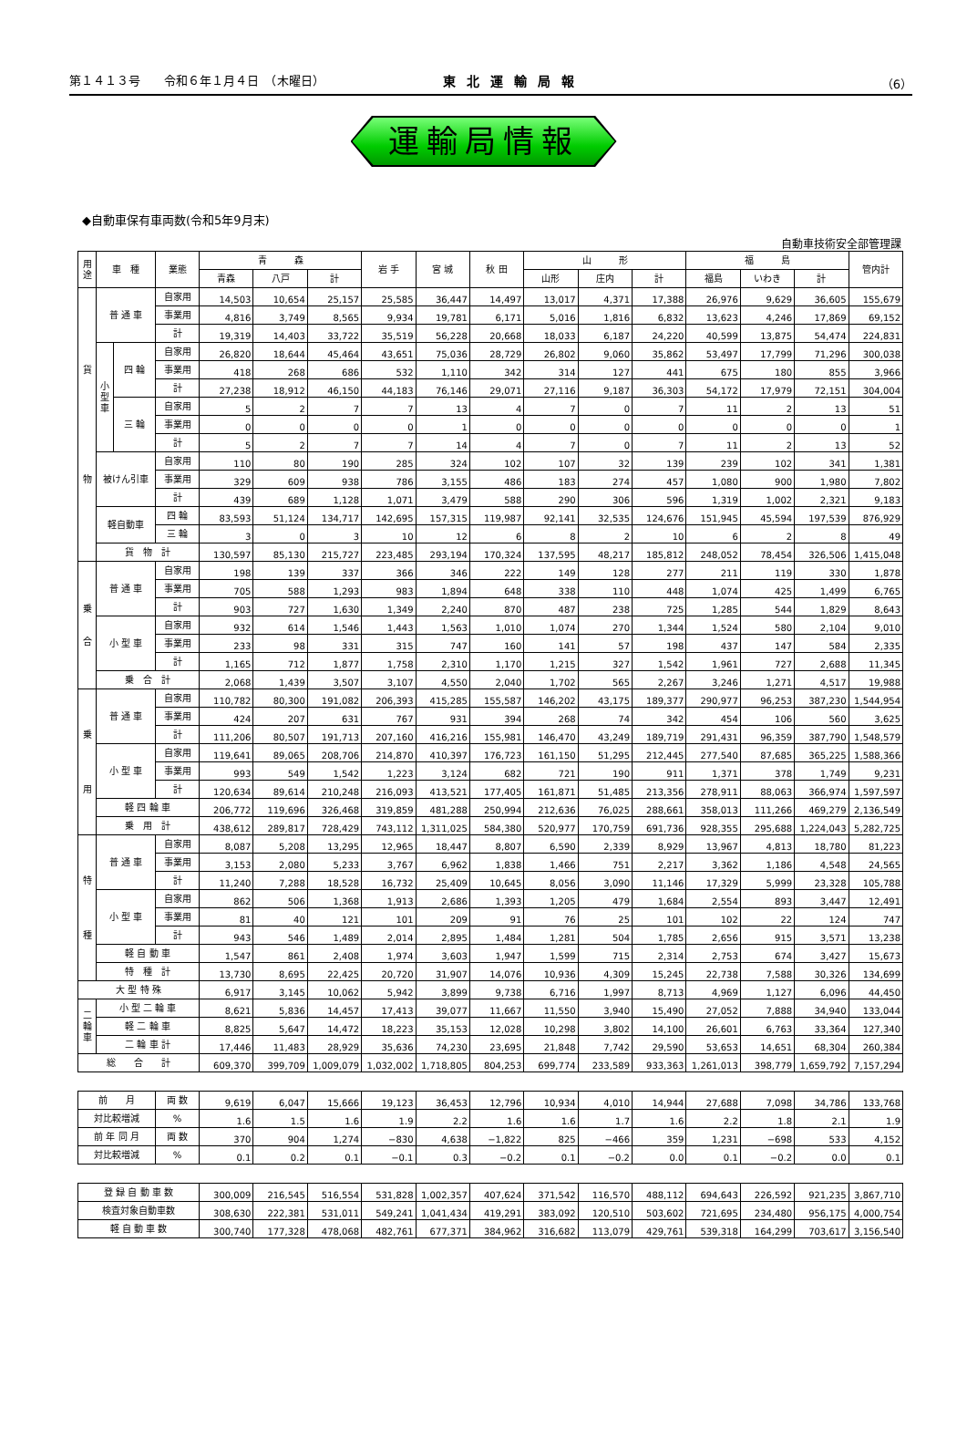第１４１３号　　令和６年１月４日　（木曜日） 東北運輸局報 （6）
運輸局情報
◆自動車保有車両数(令和5年9月末)
自動車技術安全部管理課
| 用途 | 車 種 | | 業態 | 青 森 | | | 岩 手 | 宮 城 | 秋 田 | 山 形 | | | 福 島 | | | 管内計 |
| --- | --- | --- | --- | --- | --- | --- | --- | --- | --- | --- | --- | --- | --- | --- | --- | --- |
| | | | | 青森 | 八戸 | 計 | | | | 山形 | 庄内 | 計 | 福島 | いわき | 計 | |
| 貨 物 | 普 通 車 | | 自家用 | 14,503 | 10,654 | 25,157 | 25,585 | 36,447 | 14,497 | 13,017 | 4,371 | 17,388 | 26,976 | 9,629 | 36,605 | 155,679 |
| | | | 事業用 | 4,816 | 3,749 | 8,565 | 9,934 | 19,781 | 6,171 | 5,016 | 1,816 | 6,832 | 13,623 | 4,246 | 17,869 | 69,152 |
| | | | 計 | 19,319 | 14,403 | 33,722 | 35,519 | 56,228 | 20,668 | 18,033 | 6,187 | 24,220 | 40,599 | 13,875 | 54,474 | 224,831 |
| | 小 型 車 | 四 輪 | 自家用 | 26,820 | 18,644 | 45,464 | 43,651 | 75,036 | 28,729 | 26,802 | 9,060 | 35,862 | 53,497 | 17,799 | 71,296 | 300,038 |
| | | | 事業用 | 418 | 268 | 686 | 532 | 1,110 | 342 | 314 | 127 | 441 | 675 | 180 | 855 | 3,966 |
| | | | 計 | 27,238 | 18,912 | 46,150 | 44,183 | 76,146 | 29,071 | 27,116 | 9,187 | 36,303 | 54,172 | 17,979 | 72,151 | 304,004 |
| | | 三 輪 | 自家用 | 5 | 2 | 7 | 7 | 13 | 4 | 7 | 0 | 7 | 11 | 2 | 13 | 51 |
| | | | 事業用 | 0 | 0 | 0 | 0 | 1 | 0 | 0 | 0 | 0 | 0 | 0 | 0 | 1 |
| | | | 計 | 5 | 2 | 7 | 7 | 14 | 4 | 7 | 0 | 7 | 11 | 2 | 13 | 52 |
| | 被けん引車 | | 自家用 | 110 | 80 | 190 | 285 | 324 | 102 | 107 | 32 | 139 | 239 | 102 | 341 | 1,381 |
| | | | 事業用 | 329 | 609 | 938 | 786 | 3,155 | 486 | 183 | 274 | 457 | 1,080 | 900 | 1,980 | 7,802 |
| | | | 計 | 439 | 689 | 1,128 | 1,071 | 3,479 | 588 | 290 | 306 | 596 | 1,319 | 1,002 | 2,321 | 9,183 |
| | 軽自動車 | | 四 輪 | 83,593 | 51,124 | 134,717 | 142,695 | 157,315 | 119,987 | 92,141 | 32,535 | 124,676 | 151,945 | 45,594 | 197,539 | 876,929 |
| | | | 三 輪 | 3 | 0 | 3 | 10 | 12 | 6 | 8 | 2 | 10 | 6 | 2 | 8 | 49 |
| | 貨 物 計 | | | 130,597 | 85,130 | 215,727 | 223,485 | 293,194 | 170,324 | 137,595 | 48,217 | 185,812 | 248,052 | 78,454 | 326,506 | 1,415,048 |
| 乗 合 | 普 通 車 | | 自家用 | 198 | 139 | 337 | 366 | 346 | 222 | 149 | 128 | 277 | 211 | 119 | 330 | 1,878 |
| | | | 事業用 | 705 | 588 | 1,293 | 983 | 1,894 | 648 | 338 | 110 | 448 | 1,074 | 425 | 1,499 | 6,765 |
| | | | 計 | 903 | 727 | 1,630 | 1,349 | 2,240 | 870 | 487 | 238 | 725 | 1,285 | 544 | 1,829 | 8,643 |
| | 小 型 車 | | 自家用 | 932 | 614 | 1,546 | 1,443 | 1,563 | 1,010 | 1,074 | 270 | 1,344 | 1,524 | 580 | 2,104 | 9,010 |
| | | | 事業用 | 233 | 98 | 331 | 315 | 747 | 160 | 141 | 57 | 198 | 437 | 147 | 584 | 2,335 |
| | | | 計 | 1,165 | 712 | 1,877 | 1,758 | 2,310 | 1,170 | 1,215 | 327 | 1,542 | 1,961 | 727 | 2,688 | 11,345 |
| | 乗 合 計 | | | 2,068 | 1,439 | 3,507 | 3,107 | 4,550 | 2,040 | 1,702 | 565 | 2,267 | 3,246 | 1,271 | 4,517 | 19,988 |
| 乗 用 | 普 通 車 | | 自家用 | 110,782 | 80,300 | 191,082 | 206,393 | 415,285 | 155,587 | 146,202 | 43,175 | 189,377 | 290,977 | 96,253 | 387,230 | 1,544,954 |
| | | | 事業用 | 424 | 207 | 631 | 767 | 931 | 394 | 268 | 74 | 342 | 454 | 106 | 560 | 3,625 |
| | | | 計 | 111,206 | 80,507 | 191,713 | 207,160 | 416,216 | 155,981 | 146,470 | 43,249 | 189,719 | 291,431 | 96,359 | 387,790 | 1,548,579 |
| | 小 型 車 | | 自家用 | 119,641 | 89,065 | 208,706 | 214,870 | 410,397 | 176,723 | 161,150 | 51,295 | 212,445 | 277,540 | 87,685 | 365,225 | 1,588,366 |
| | | | 事業用 | 993 | 549 | 1,542 | 1,223 | 3,124 | 682 | 721 | 190 | 911 | 1,371 | 378 | 1,749 | 9,231 |
| | | | 計 | 120,634 | 89,614 | 210,248 | 216,093 | 413,521 | 177,405 | 161,871 | 51,485 | 213,356 | 278,911 | 88,063 | 366,974 | 1,597,597 |
| | 軽 四 輪 車 | | | 206,772 | 119,696 | 326,468 | 319,859 | 481,288 | 250,994 | 212,636 | 76,025 | 288,661 | 358,013 | 111,266 | 469,279 | 2,136,549 |
| | 乗 用 計 | | | 438,612 | 289,817 | 728,429 | 743,112 | 1,311,025 | 584,380 | 520,977 | 170,759 | 691,736 | 928,355 | 295,688 | 1,224,043 | 5,282,725 |
| 特 種 | 普 通 車 | | 自家用 | 8,087 | 5,208 | 13,295 | 12,965 | 18,447 | 8,807 | 6,590 | 2,339 | 8,929 | 13,967 | 4,813 | 18,780 | 81,223 |
| | | | 事業用 | 3,153 | 2,080 | 5,233 | 3,767 | 6,962 | 1,838 | 1,466 | 751 | 2,217 | 3,362 | 1,186 | 4,548 | 24,565 |
| | | | 計 | 11,240 | 7,288 | 18,528 | 16,732 | 25,409 | 10,645 | 8,056 | 3,090 | 11,146 | 17,329 | 5,999 | 23,328 | 105,788 |
| | 小 型 車 | | 自家用 | 862 | 506 | 1,368 | 1,913 | 2,686 | 1,393 | 1,205 | 479 | 1,684 | 2,554 | 893 | 3,447 | 12,491 |
| | | | 事業用 | 81 | 40 | 121 | 101 | 209 | 91 | 76 | 25 | 101 | 102 | 22 | 124 | 747 |
| | | | 計 | 943 | 546 | 1,489 | 2,014 | 2,895 | 1,484 | 1,281 | 504 | 1,785 | 2,656 | 915 | 3,571 | 13,238 |
| | 軽 自 動 車 | | | 1,547 | 861 | 2,408 | 1,974 | 3,603 | 1,947 | 1,599 | 715 | 2,314 | 2,753 | 674 | 3,427 | 15,673 |
| | 特 種 計 | | | 13,730 | 8,695 | 22,425 | 20,720 | 31,907 | 14,076 | 10,936 | 4,309 | 15,245 | 22,738 | 7,588 | 30,326 | 134,699 |
| 大 型 特 殊 | | | | 6,917 | 3,145 | 10,062 | 5,942 | 3,899 | 9,738 | 6,716 | 1,997 | 8,713 | 4,969 | 1,127 | 6,096 | 44,450 |
| 二 輪 車 | 小 型 二 輪 車 | | | 8,621 | 5,836 | 14,457 | 17,413 | 39,077 | 11,667 | 11,550 | 3,940 | 15,490 | 27,052 | 7,888 | 34,940 | 133,044 |
| | 軽 二 輪 車 | | | 8,825 | 5,647 | 14,472 | 18,223 | 35,153 | 12,028 | 10,298 | 3,802 | 14,100 | 26,601 | 6,763 | 33,364 | 127,340 |
| | 二 輪 車 計 | | | 17,446 | 11,483 | 28,929 | 35,636 | 74,230 | 23,695 | 21,848 | 7,742 | 29,590 | 53,653 | 14,651 | 68,304 | 260,384 |
| 総 合 計 | | | | 609,370 | 399,709 | 1,009,079 | 1,032,002 | 1,718,805 | 804,253 | 699,774 | 233,589 | 933,363 | 1,261,013 | 398,779 | 1,659,792 | 7,157,294 |
| 前 月 | 両 数 | 9,619 | 6,047 | 15,666 | 19,123 | 36,453 | 12,796 | 10,934 | 4,010 | 14,944 | 27,688 | 7,098 | 34,786 | 133,768 |
| 対比較増減 | % | 1.6 | 1.5 | 1.6 | 1.9 | 2.2 | 1.6 | 1.6 | 1.7 | 1.6 | 2.2 | 1.8 | 2.1 | 1.9 |
| 前 年 同 月 | 両 数 | 370 | 904 | 1,274 | −830 | 4,638 | −1,822 | 825 | −466 | 359 | 1,231 | −698 | 533 | 4,152 |
| 対比較増減 | % | 0.1 | 0.2 | 0.1 | −0.1 | 0.3 | −0.2 | 0.1 | −0.2 | 0.0 | 0.1 | −0.2 | 0.0 | 0.1 |
| 登 録 自 動 車 数 | 300,009 | 216,545 | 516,554 | 531,828 | 1,002,357 | 407,624 | 371,542 | 116,570 | 488,112 | 694,643 | 226,592 | 921,235 | 3,867,710 |
| 検査対象自動車数 | 308,630 | 222,381 | 531,011 | 549,241 | 1,041,434 | 419,291 | 383,092 | 120,510 | 503,602 | 721,695 | 234,480 | 956,175 | 4,000,754 |
| 軽 自 動 車 数 | 300,740 | 177,328 | 478,068 | 482,761 | 677,371 | 384,962 | 316,682 | 113,079 | 429,761 | 539,318 | 164,299 | 703,617 | 3,156,540 |